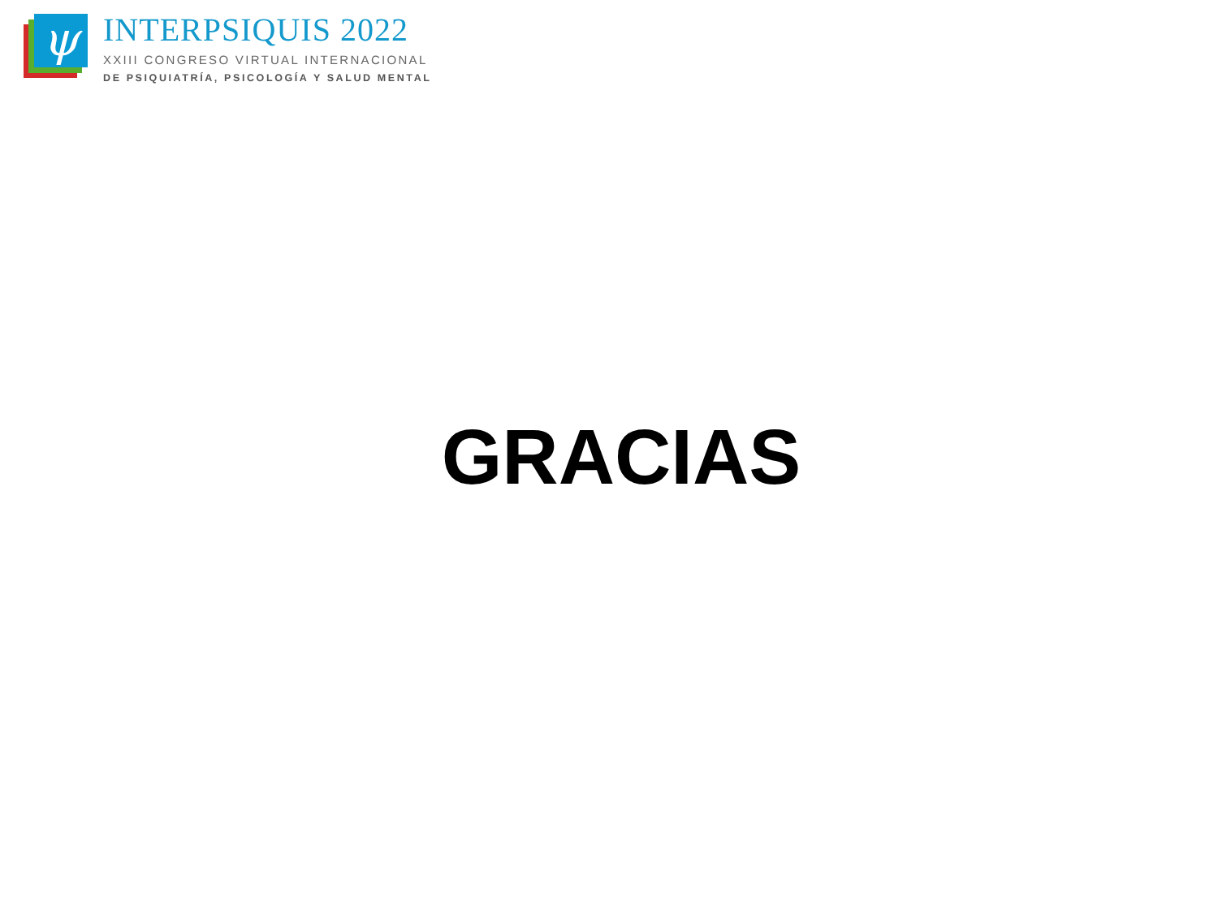ψ
INTERPSIQUIS 2022
XXIII CONGRESO VIRTUAL INTERNACIONAL
DE PSIQUIATRÍA, PSICOLOGÍA Y SALUD MENTAL
GRACIAS